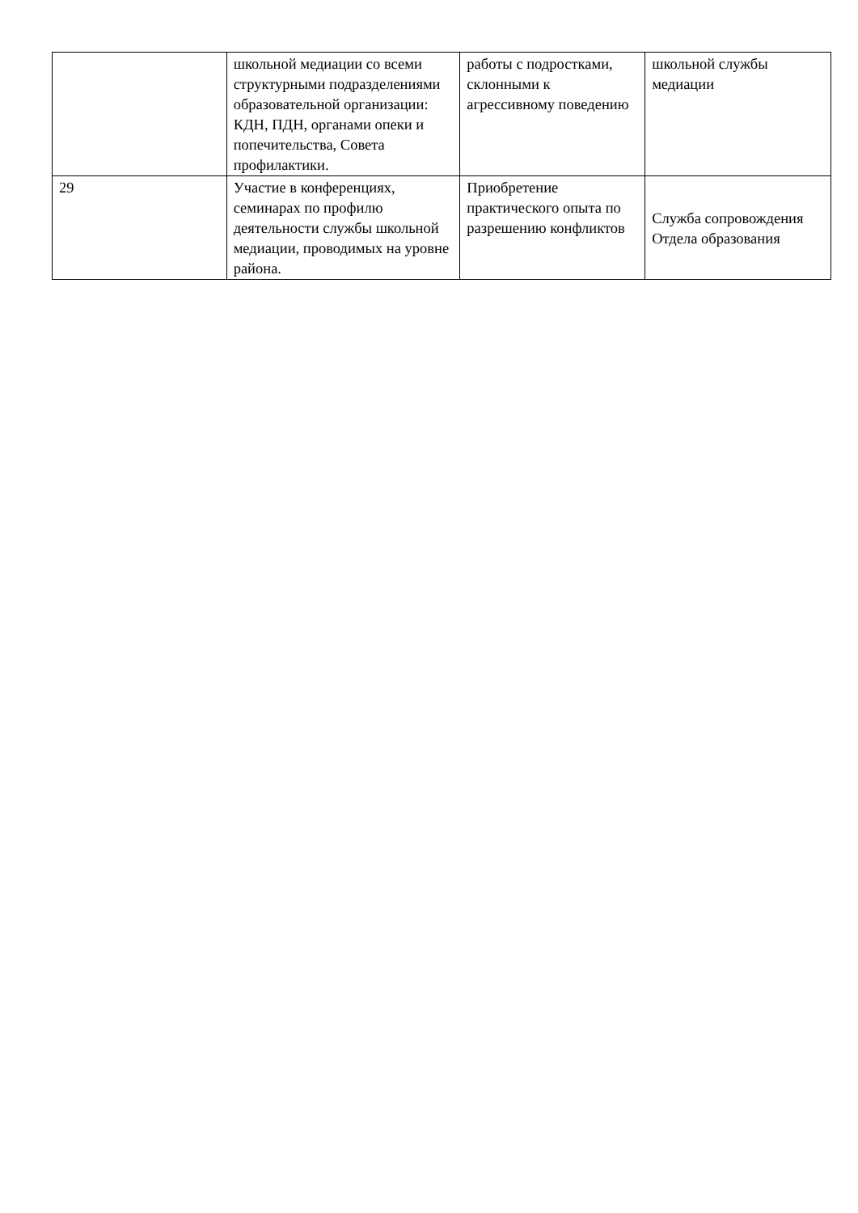| | школьной медиации со всеми структурными подразделениями образовательной организации: КДН, ПДН, органами опеки и попечительства, Совета профилактики. | работы с подростками, склонными к агрессивному поведению | школьной службы медиации |
| 29 | Участие в конференциях, семинарах по профилю деятельности службы школьной медиации, проводимых на уровне района. | Приобретение практического опыта по разрешению конфликтов | Служба сопровождения Отдела образования |